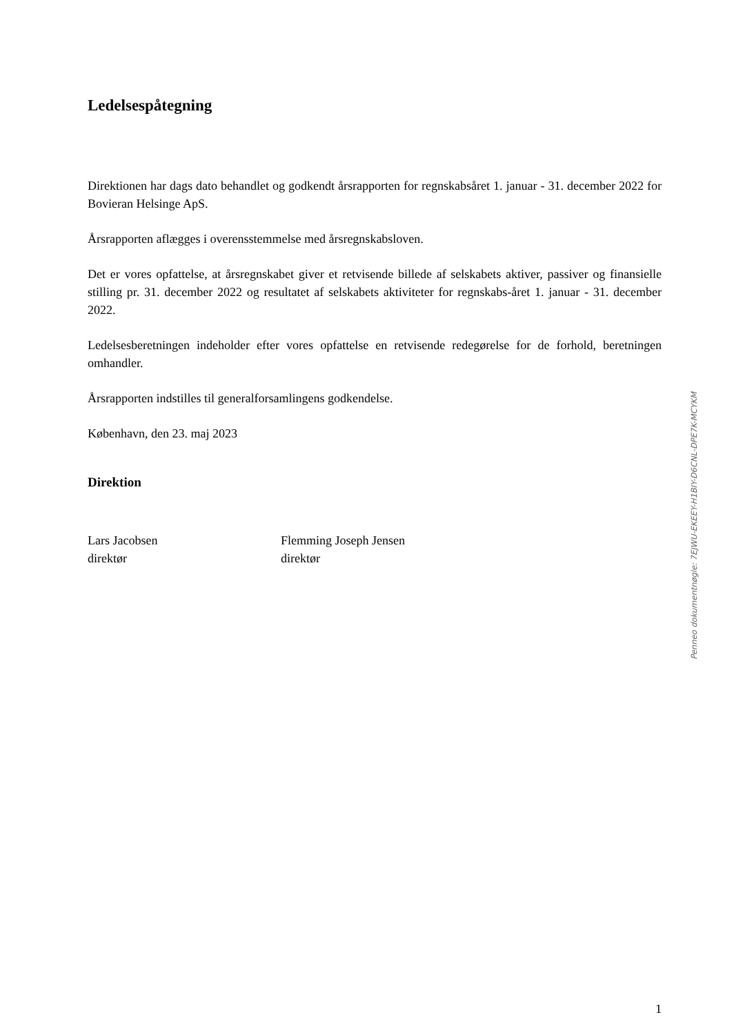Ledelsespåtegning
Direktionen har dags dato behandlet og godkendt årsrapporten for regnskabsåret 1. januar - 31. december 2022 for Bovieran Helsinge ApS.
Årsrapporten aflægges i overensstemmelse med årsregnskabsloven.
Det er vores opfattelse, at årsregnskabet giver et retvisende billede af selskabets aktiver, passiver og finansielle stilling pr. 31. december 2022 og resultatet af selskabets aktiviteter for regnskabs-året 1. januar - 31. december 2022.
Ledelsesberetningen indeholder efter vores opfattelse en retvisende redegørelse for de forhold, beretningen omhandler.
Årsrapporten indstilles til generalforsamlingens godkendelse.
København, den 23. maj 2023
Direktion
Lars Jacobsen
direktør
Flemming Joseph Jensen
direktør
Penneo dokumentnøgle: 7EJWU-EKEEY-H1BIY-D6CNL-DPE7K-MCYKM
1